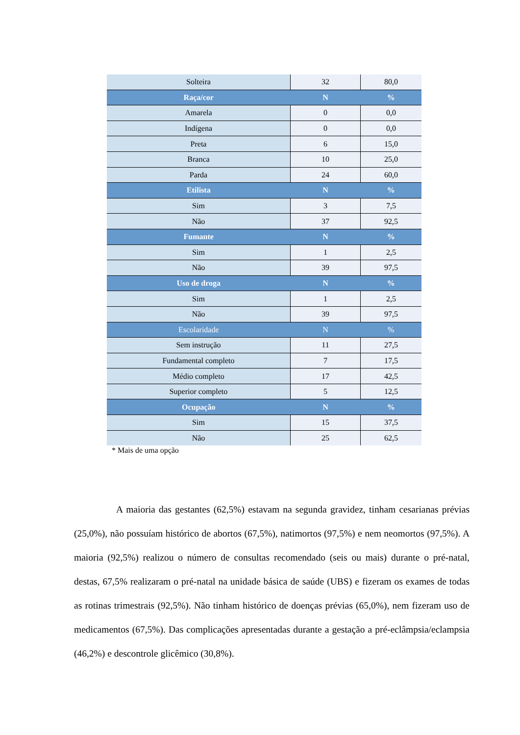| Solteira | 32 | 80,0 |
| Raça/cor | N | % |
| Amarela | 0 | 0,0 |
| Indígena | 0 | 0,0 |
| Preta | 6 | 15,0 |
| Branca | 10 | 25,0 |
| Parda | 24 | 60,0 |
| Etilista | N | % |
| Sim | 3 | 7,5 |
| Não | 37 | 92,5 |
| Fumante | N | % |
| Sim | 1 | 2,5 |
| Não | 39 | 97,5 |
| Uso de droga | N | % |
| Sim | 1 | 2,5 |
| Não | 39 | 97,5 |
| Escolaridade | N | % |
| Sem instrução | 11 | 27,5 |
| Fundamental completo | 7 | 17,5 |
| Médio completo | 17 | 42,5 |
| Superior completo | 5 | 12,5 |
| Ocupação | N | % |
| Sim | 15 | 37,5 |
| Não | 25 | 62,5 |
* Mais de uma opção
A maioria das gestantes (62,5%) estavam na segunda gravidez, tinham cesarianas prévias (25,0%), não possuíam histórico de abortos (67,5%), natimortos (97,5%) e nem neomortos (97,5%). A maioria (92,5%) realizou o número de consultas recomendado (seis ou mais) durante o pré-natal, destas, 67,5% realizaram o pré-natal na unidade básica de saúde (UBS) e fizeram os exames de todas as rotinas trimestrais (92,5%). Não tinham histórico de doenças prévias (65,0%), nem fizeram uso de medicamentos (67,5%). Das complicações apresentadas durante a gestação a pré-eclâmpsia/eclampsia (46,2%) e descontrole glicêmico (30,8%).